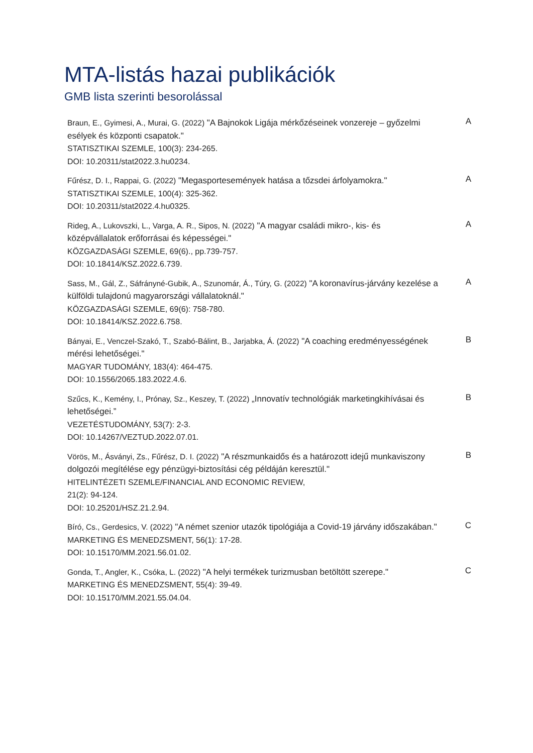MTA-listás hazai publikációk
GMB lista szerinti besorolással
Braun, E., Gyimesi, A., Murai, G. (2022) "A Bajnokok Ligája mérkőzéseinek vonzereje – győzelmi esélyek és központi csapatok."
STATISZTIKAI SZEMLE, 100(3): 234-265.
DOI: 10.20311/stat2022.3.hu0234.
A
Fűrész, D. I., Rappai, G. (2022) "Megasportesemények hatása a tőzsdei árfolyamokra."
STATISZTIKAI SZEMLE, 100(4): 325-362.
DOI: 10.20311/stat2022.4.hu0325.
A
Rideg, A., Lukovszki, L., Varga, A. R., Sipos, N. (2022) "A magyar családi mikro-, kis- és középvállalatok erőforrásai és képességei."
KÖZGAZDASÁGI SZEMLE, 69(6)., pp.739-757.
DOI: 10.18414/KSZ.2022.6.739.
A
Sass, M., Gál, Z., Sáfrányné-Gubik, A., Szunomár, Á., Túry, G. (2022) "A koronavírus-járvány kezelése a külföldi tulajdonú magyarországi vállalatoknál."
KÖZGAZDASÁGI SZEMLE, 69(6): 758-780.
DOI: 10.18414/KSZ.2022.6.758.
A
Bányai, E., Venczel-Szakó, T., Szabó-Bálint, B., Jarjabka, Á. (2022) "A coaching eredményességének mérési lehetőségei."
MAGYAR TUDOMÁNY, 183(4): 464-475.
DOI: 10.1556/2065.183.2022.4.6.
B
Szűcs, K., Kemény, I., Prónay, Sz., Keszey, T. (2022) „Innovatív technológiák marketingkihívásai és lehetőségei.”
VEZETÉSTUDOMÁNY, 53(7): 2-3.
DOI: 10.14267/VEZTUD.2022.07.01.
B
Vörös, M., Ásványi, Zs., Fűrész, D. I. (2022) "A részmunkaidős és a határozott idejű munkaviszony dolgozói megítélése egy pénzügyi-biztosítási cég példáján keresztül."
HITELINTÉZETI SZEMLE/FINANCIAL AND ECONOMIC REVIEW,
21(2): 94-124.
DOI: 10.25201/HSZ.21.2.94.
B
Bíró, Cs., Gerdesics, V. (2022) "A német szenior utazók tipológiája a Covid-19 járvány időszakában."
MARKETING ÉS MENEDZSMENT, 56(1): 17-28.
DOI: 10.15170/MM.2021.56.01.02.
C
Gonda, T., Angler, K., Csóka, L. (2022) "A helyi termékek turizmusban betöltött szerepe."
MARKETING ÉS MENEDZSMENT, 55(4): 39-49.
DOI: 10.15170/MM.2021.55.04.04.
C